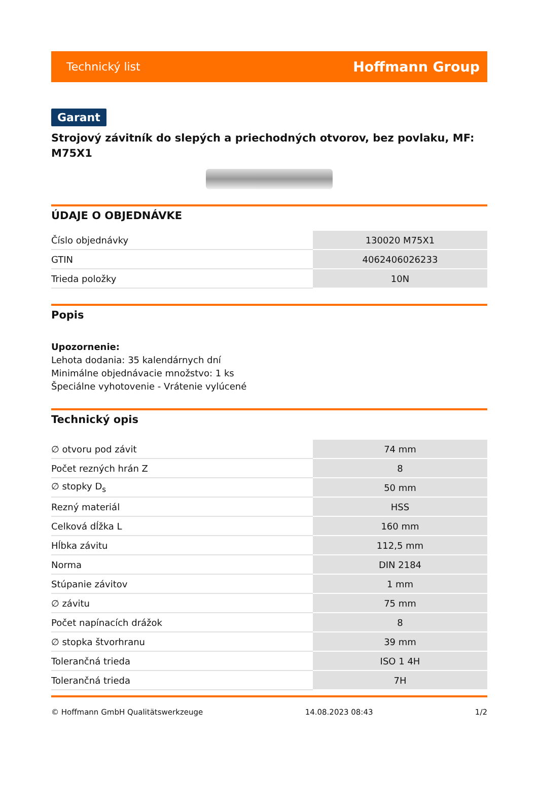Technický list Hoffmann Group
Garant
Strojový závitník do slepých a priechodných otvorov, bez povlaku, MF: M75X1
ÚDAJE O OBJEDNÁVKE
| Číslo objednávky | 130020 M75X1 |
| GTIN | 4062406026233 |
| Trieda položky | 10N |
Popis
Upozornenie:
Lehota dodania: 35 kalendárnych dní
Minimálne objednávacie množstvo: 1 ks
Špeciálne vyhotovenie - Vrátenie vylúcené
Technický opis
| ∅ otvoru pod závit | 74 mm |
| Počet rezných hrán Z | 8 |
| ∅ stopky D<sub>s</sub> | 50 mm |
| Rezný materiál | HSS |
| Celková dĺžka L | 160 mm |
| Hĺbka závitu | 112,5 mm |
| Norma | DIN 2184 |
| Stúpanie závitov | 1 mm |
| ∅ závitu | 75 mm |
| Počet napínacích drážok | 8 |
| ∅ stopka štvorhranu | 39 mm |
| Tolerančná trieda | ISO 1 4H |
| Tolerančná trieda | 7H |
© Hoffmann GmbH Qualitätswerkzeuge 14.08.2023 08:43 1/2